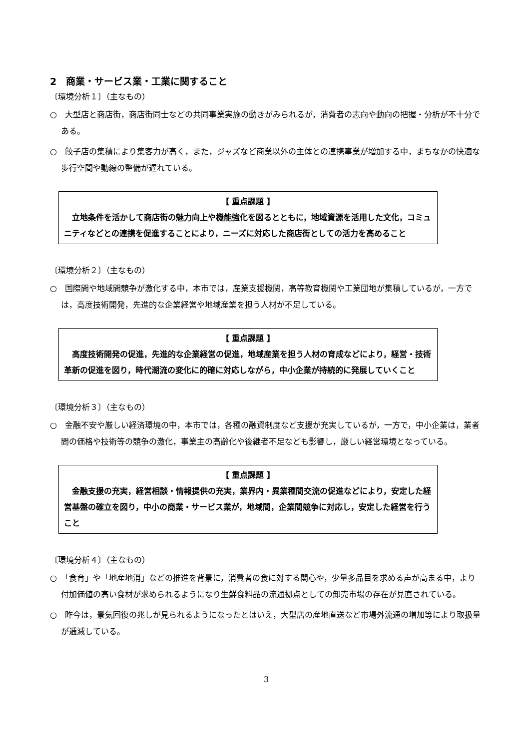2　商業・サービス業・工業に関すること
〔環境分析１〕（主なもの）
○　大型店と商店街，商店街同士などの共同事業実施の動きがみられるが，消費者の志向や動向の把握・分析が不十分である。
○　餃子店の集積により集客力が高く，また，ジャズなど商業以外の主体との連携事業が増加する中，まちなかの快適な歩行空間や動線の整備が遅れている。
【 重点課題 】
立地条件を活かして商店街の魅力向上や機能強化を図るとともに，地域資源を活用した文化，コミュニティなどとの連携を促進することにより，ニーズに対応した商店街としての活力を高めること
〔環境分析２〕（主なもの）
○　国際間や地域間競争が激化する中，本市では，産業支援機関，高等教育機関や工業団地が集積しているが，一方では，高度技術開発，先進的な企業経営や地域産業を担う人材が不足している。
【 重点課題 】
高度技術開発の促進，先進的な企業経営の促進，地域産業を担う人材の育成などにより，経営・技術革新の促進を図り，時代潮流の変化に的確に対応しながら，中小企業が持続的に発展していくこと
〔環境分析３〕（主なもの）
○　金融不安や厳しい経済環境の中，本市では，各種の融資制度など支援が充実しているが，一方で，中小企業は，業者間の価格や技術等の競争の激化，事業主の高齢化や後継者不足なども影響し，厳しい経営環境となっている。
【 重点課題 】
金融支援の充実，経営相談・情報提供の充実，業界内・異業種間交流の促進などにより，安定した経営基盤の確立を図り，中小の商業・サービス業が，地域間，企業間競争に対応し，安定した経営を行うこと
〔環境分析４〕（主なもの）
○　「食育」や「地産地消」などの推進を背景に，消費者の食に対する関心や，少量多品目を求める声が高まる中，より付加価値の高い食材が求められるようになり生鮮食料品の流通拠点としての卸売市場の存在が見直されている。
○　昨今は，景気回復の兆しが見られるようになったとはいえ，大型店の産地直送など市場外流通の増加等により取扱量が逓減している。
3